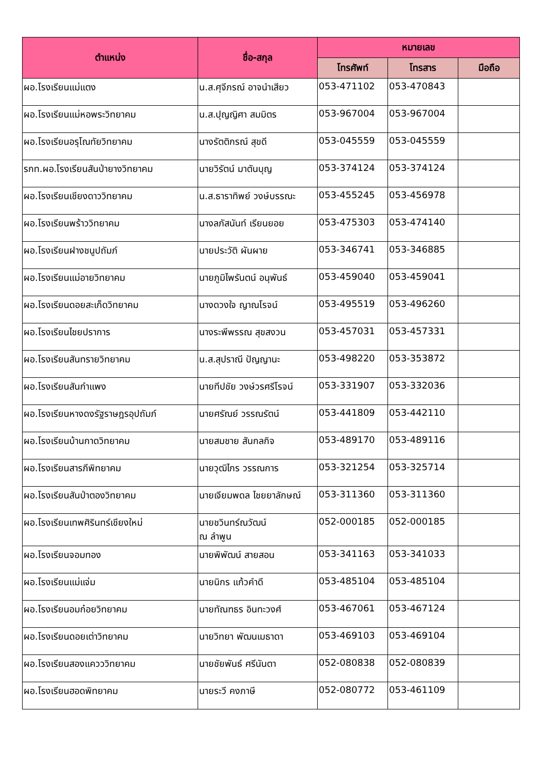| ตำแหน่ง | ชื่อ-สกุล | หมายเลข | | |
| --- | --- | --- | --- | --- |
| | | โทรศัพท์ | โทรสาร | มือถือ |
| ผอ.โรงเรียนแม่แตง | น.ส.ศุจีภรณ์ อาจนำเสียว | 053-471102 | 053-470843 | |
| ผอ.โรงเรียนแม่หอพระวิทยาคม | น.ส.ปุญญิศา สมมิตร | 053-967004 | 053-967004 | |
| ผอ.โรงเรียนอรุโณทัยวิทยาคม | นางรัตติกรณ์ สุขดี | 053-045559 | 053-045559 | |
| รกท.ผอ.โรงเรียนสันป่ายางวิทยาคม | นายวิรัตน์ มาตันบุญ | 053-374124 | 053-374124 | |
| ผอ.โรงเรียนเชียงดาววิทยาคม | น.ส.ธาราทิพย์ วงษ์บรรณะ | 053-455245 | 053-456978 | |
| ผอ.โรงเรียนพร้าววิทยาคม | นางลภัสนันท์ เรียนยอย | 053-475303 | 053-474140 | |
| ผอ.โรงเรียนฝางชนูปถัมภ์ | นายประวัติ ผันผาย | 053-346741 | 053-346885 | |
| ผอ.โรงเรียนแม่อายวิทยาคม | นายภูมิไพรันตน์ อนุพันธ์ | 053-459040 | 053-459041 | |
| ผอ.โรงเรียนดอยสะเก็ดวิทยาคม | นางดวงใจ ญาณโรจน์ | 053-495519 | 053-496260 | |
| ผอ.โรงเรียนไชยปราการ | นางระพีพรรณ สุขสงวน | 053-457031 | 053-457331 | |
| ผอ.โรงเรียนสันทรายวิทยาคม | น.ส.สุปราณี ปัญญานะ | 053-498220 | 053-353872 | |
| ผอ.โรงเรียนสันกำแพง | นายทีปชัย วงษ์วรศรีโรจน์ | 053-331907 | 053-332036 | |
| ผอ.โรงเรียนหางดงรัฐราษฎรอุปถัมภ์ | นายศรัณย์ วรรณรัตน์ | 053-441809 | 053-442110 | |
| ผอ.โรงเรียนบ้านกาดวิทยาคม | นายสมชาย สันกลกิจ | 053-489170 | 053-489116 | |
| ผอ.โรงเรียนสารภีพิทยาคม | นายวุฒิไกร วรรณการ | 053-321254 | 053-325714 | |
| ผอ.โรงเรียนสันป่าตองวิทยาคม | นายเจียมพดล ไชยยาลักษณ์ | 053-311360 | 053-311360 | |
| ผอ.โรงเรียนเทพศิรินทร์เชียงใหม่ | นายชวินทร์ณวัฒน์ ณ ลำพูน | 052-000185 | 052-000185 | |
| ผอ.โรงเรียนจอมทอง | นายพิพัฒน์ สายสอน | 053-341163 | 053-341033 | |
| ผอ.โรงเรียนแม่แจ่ม | นายนิกร แก้วคำดี | 053-485104 | 053-485104 | |
| ผอ.โรงเรียนอมก๋อยวิทยาคม | นายทัณฑธร อินทะวงศ์ | 053-467061 | 053-467124 | |
| ผอ.โรงเรียนดอยเต่าวิทยาคม | นายวิทยา พัฒนเมธาดา | 053-469103 | 053-469104 | |
| ผอ.โรงเรียนสองแควววิทยาคม | นายชัยพันธ์ ศรีนันตา | 052-080838 | 052-080839 | |
| ผอ.โรงเรียนฮอดพิทยาคม | นายระวี คงภาษี | 052-080772 | 053-461109 | |